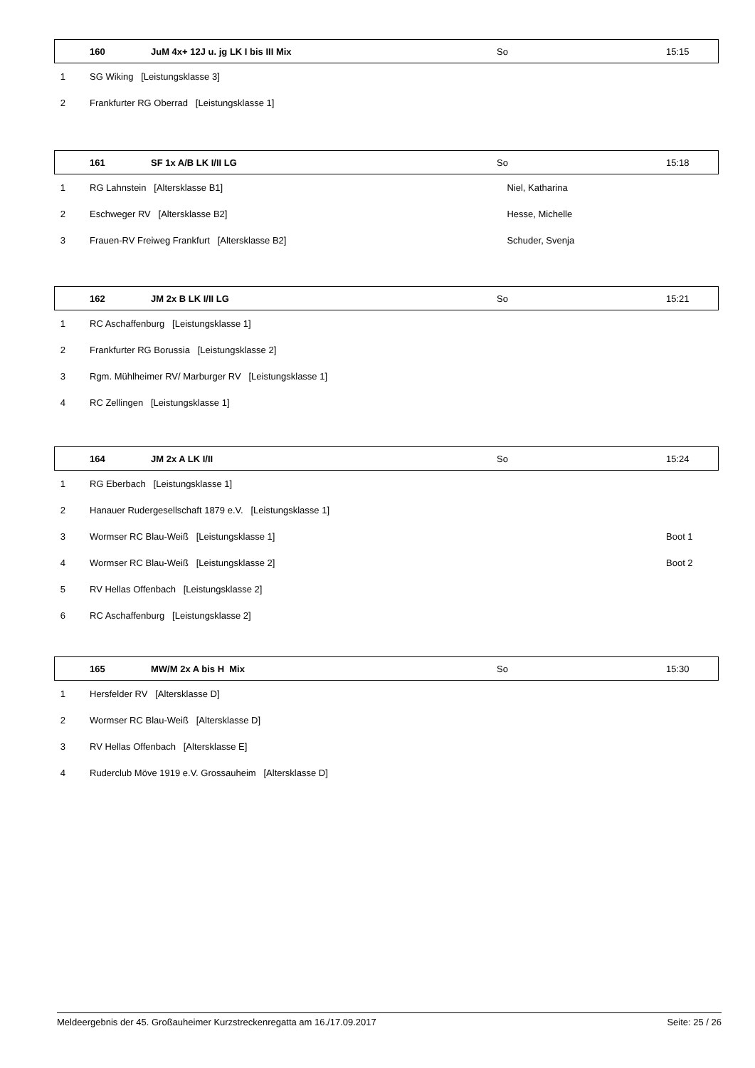| | 160 | JuM 4x+ 12J u. jg LK I bis III Mix | So | 15:15 |
| 1 | SG Wiking [Leistungsklasse 3] | | | |
| 2 | Frankfurter RG Oberrad [Leistungsklasse 1] | | | |
| | 161 | SF 1x A/B LK I/II LG | So | 15:18 |
| 1 | RG Lahnstein [Altersklasse B1] | | Niel, Katharina | |
| 2 | Eschweger RV [Altersklasse B2] | | Hesse, Michelle | |
| 3 | Frauen-RV Freiweg Frankfurt [Altersklasse B2] | | Schuder, Svenja | |
| | 162 | JM 2x B LK I/II LG | So | 15:21 |
| 1 | RC Aschaffenburg [Leistungsklasse 1] | | | |
| 2 | Frankfurter RG Borussia [Leistungsklasse 2] | | | |
| 3 | Rgm. Mühlheimer RV/ Marburger RV [Leistungsklasse 1] | | | |
| 4 | RC Zellingen [Leistungsklasse 1] | | | |
| | 164 | JM 2x A LK I/II | So | 15:24 |
| 1 | RG Eberbach [Leistungsklasse 1] | | | |
| 2 | Hanauer Rudergesellschaft 1879 e.V. [Leistungsklasse 1] | | | |
| 3 | Wormser RC Blau-Weiß [Leistungsklasse 1] | | | Boot 1 |
| 4 | Wormser RC Blau-Weiß [Leistungsklasse 2] | | | Boot 2 |
| 5 | RV Hellas Offenbach [Leistungsklasse 2] | | | |
| 6 | RC Aschaffenburg [Leistungsklasse 2] | | | |
| | 165 | MW/M 2x A bis H Mix | So | 15:30 |
| 1 | Hersfelder RV [Altersklasse D] | | | |
| 2 | Wormser RC Blau-Weiß [Altersklasse D] | | | |
| 3 | RV Hellas Offenbach [Altersklasse E] | | | |
| 4 | Ruderclub Möve 1919 e.V. Grossauheim [Altersklasse D] | | | |
Meldeergebnis der 45. Großauheimer Kurzstreckenregatta am 16./17.09.2017 Seite: 25 / 26